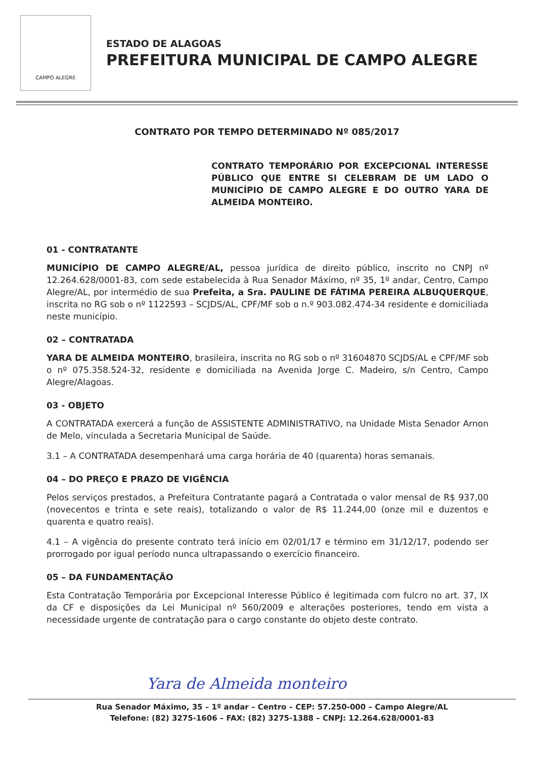CAMPO ALEGRE
ESTADO DE ALAGOAS
PREFEITURA MUNICIPAL DE CAMPO ALEGRE
CONTRATO POR TEMPO DETERMINADO Nº 085/2017
CONTRATO TEMPORÁRIO POR EXCEPCIONAL INTERESSE PÚBLICO QUE ENTRE SI CELEBRAM DE UM LADO O MUNICÍPIO DE CAMPO ALEGRE E DO OUTRO YARA DE ALMEIDA MONTEIRO.
01 - CONTRATANTE
MUNICÍPIO DE CAMPO ALEGRE/AL, pessoa jurídica de direito público, inscrito no CNPJ nº 12.264.628/0001-83, com sede estabelecida à Rua Senador Máximo, nº 35, 1º andar, Centro, Campo Alegre/AL, por intermédio de sua Prefeita, a Sra. PAULINE DE FÁTIMA PEREIRA ALBUQUERQUE, inscrita no RG sob o nº 1122593 – SCJDS/AL, CPF/MF sob o n.º 903.082.474-34 residente e domiciliada neste município.
02 – CONTRATADA
YARA DE ALMEIDA MONTEIRO, brasileira, inscrita no RG sob o nº 31604870 SCJDS/AL e CPF/MF sob o nº 075.358.524-32, residente e domiciliada na Avenida Jorge C. Madeiro, s/n Centro, Campo Alegre/Alagoas.
03 - OBJETO
A CONTRATADA exercerá a função de ASSISTENTE ADMINISTRATIVO, na Unidade Mista Senador Arnon de Melo, vinculada a Secretaria Municipal de Saúde.
3.1 – A CONTRATADA desempenhará uma carga horária de 40 (quarenta) horas semanais.
04 – DO PREÇO E PRAZO DE VIGÊNCIA
Pelos serviços prestados, a Prefeitura Contratante pagará a Contratada o valor mensal de R$ 937,00 (novecentos e trinta e sete reais), totalizando o valor de R$ 11.244,00 (onze mil e duzentos e quarenta e quatro reais).
4.1 – A vigência do presente contrato terá início em 02/01/17 e término em 31/12/17, podendo ser prorrogado por igual período nunca ultrapassando o exercício financeiro.
05 – DA FUNDAMENTAÇÃO
Esta Contratação Temporária por Excepcional Interesse Público é legitimada com fulcro no art. 37, IX da CF e disposições da Lei Municipal nº 560/2009 e alterações posteriores, tendo em vista a necessidade urgente de contratação para o cargo constante do objeto deste contrato.
Yara de Almeida monteiro
Rua Senador Máximo, 35 – 1º andar – Centro – CEP: 57.250-000 – Campo Alegre/AL
Telefone: (82) 3275-1606 – FAX: (82) 3275-1388 – CNPJ: 12.264.628/0001-83